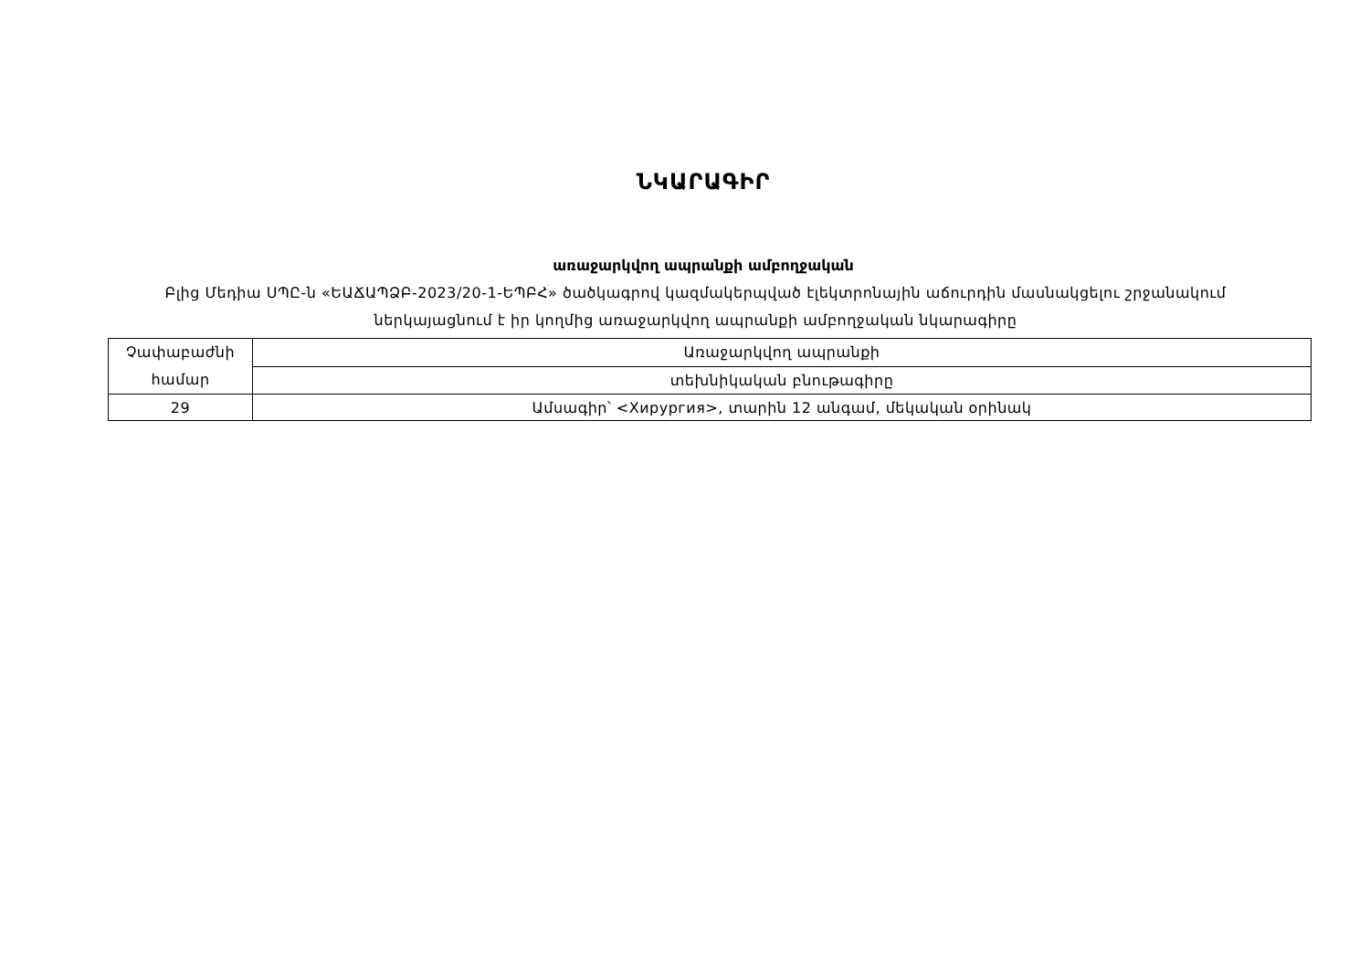ՆԿԱՐԱԳԻՐ
առաջարկվող ապրանքի ամբողջական
Բլից Մեդիա ՍՊԸ-ն «ԵԱՃԱՊՁԲ-2023/20-1-ԵՊԲՀ» ծածկագրով կազմակերպված էլեկտրոնային աճուրդին մասնակցելու շրջանակում ներկայացնում է իր կողմից առաջարկվող ապրանքի ամբողջական նկարագիրը
| Չափաբաժնի համար | Առաջարկվող ապրանքի |
| | տեխնիկական բնութագիրը |
| 29 | Ամսագիր՝ <Хирургия>, տարին 12 անգամ, մեկական օրինակ |